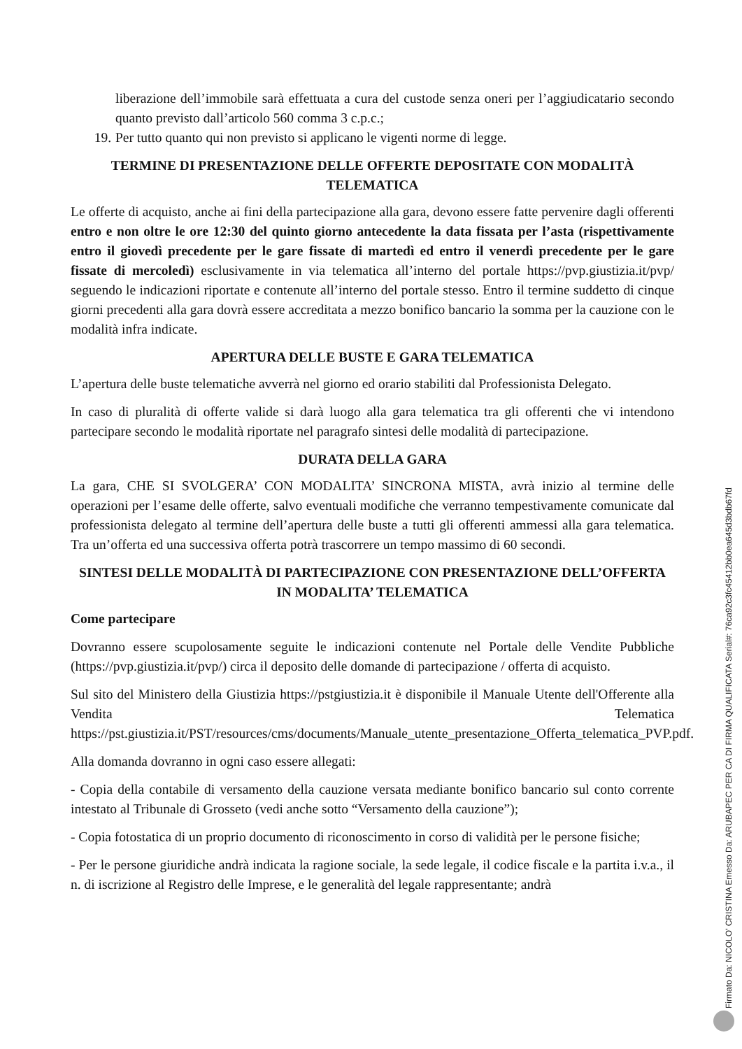liberazione dell’immobile sarà effettuata a cura del custode senza oneri per l’aggiudicatario secondo quanto previsto dall’articolo 560 comma 3 c.p.c.;
19. Per tutto quanto qui non previsto si applicano le vigenti norme di legge.
TERMINE DI PRESENTAZIONE DELLE OFFERTE DEPOSITATE CON MODALITÀ TELEMATICA
Le offerte di acquisto, anche ai fini della partecipazione alla gara, devono essere fatte pervenire dagli offerenti entro e non oltre le ore 12:30 del quinto giorno antecedente la data fissata per l’asta (rispettivamente entro il giovedì precedente per le gare fissate di martedì ed entro il venerdì precedente per le gare fissate di mercoledì) esclusivamente in via telematica all’interno del portale https://pvp.giustizia.it/pvp/ seguendo le indicazioni riportate e contenute all’interno del portale stesso. Entro il termine suddetto di cinque giorni precedenti alla gara dovrà essere accreditata a mezzo bonifico bancario la somma per la cauzione con le modalità infra indicate.
APERTURA DELLE BUSTE E GARA TELEMATICA
L’apertura delle buste telematiche avverrà nel giorno ed orario stabiliti dal Professionista Delegato.
In caso di pluralità di offerte valide si darà luogo alla gara telematica tra gli offerenti che vi intendono partecipare secondo le modalità riportate nel paragrafo sintesi delle modalità di partecipazione.
DURATA DELLA GARA
La gara, CHE SI SVOLGERA’ CON MODALITA’ SINCRONA MISTA, avrà inizio al termine delle operazioni per l’esame delle offerte, salvo eventuali modifiche che verranno tempestivamente comunicate dal professionista delegato al termine dell’apertura delle buste a tutti gli offerenti ammessi alla gara telematica. Tra un’offerta ed una successiva offerta potrà trascorrere un tempo massimo di 60 secondi.
SINTESI DELLE MODALITÀ DI PARTECIPAZIONE CON PRESENTAZIONE DELL’OFFERTA IN MODALITA’ TELEMATICA
Come partecipare
Dovranno essere scupolosamente seguite le indicazioni contenute nel Portale delle Vendite Pubbliche (https://pvp.giustizia.it/pvp/) circa il deposito delle domande di partecipazione / offerta di acquisto.
Sul sito del Ministero della Giustizia https://pstgiustizia.it è disponibile il Manuale Utente dell'Offerente alla Vendita Telematica https://pst.giustizia.it/PST/resources/cms/documents/Manuale_utente_presentazione_Offerta_telematica_PVP.pdf.
Alla domanda dovranno in ogni caso essere allegati:
- Copia della contabile di versamento della cauzione versata mediante bonifico bancario sul conto corrente intestato al Tribunale di Grosseto (vedi anche sotto “Versamento della cauzione”);
- Copia fotostatica di un proprio documento di riconoscimento in corso di validità per le persone fisiche;
- Per le persone giuridiche andrà indicata la ragione sociale, la sede legale, il codice fiscale e la partita i.v.a., il n. di iscrizione al Registro delle Imprese, e le generalità del legale rappresentante; andrà
Firmato Da: NICOLO' CRISTINA Emesso Da: ARUBAPEC PER CA DI FIRMA QUALIFICATA Serial#: 76ca92c3fc45412bb0ea645d3bdb67fd